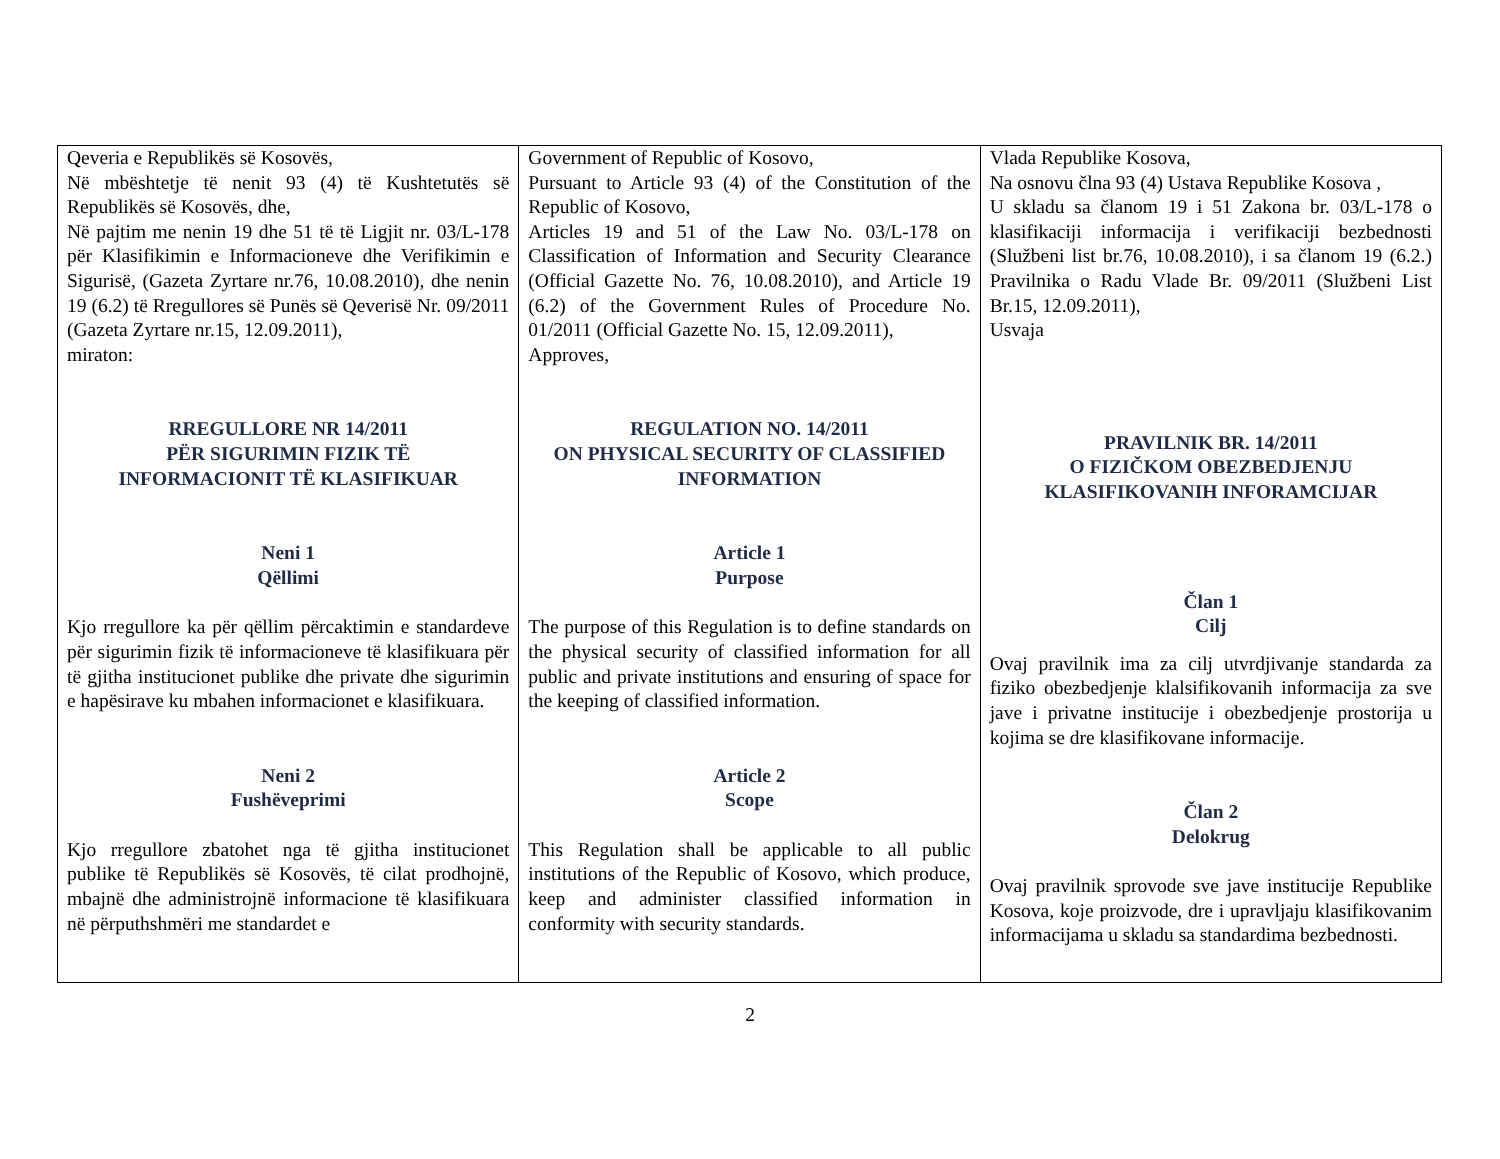| Qeveria e Republikës së Kosovës, Në mbështetje të nenit 93 (4) të Kushtetutës së Republikës së Kosovës, dhe, Në pajtim me nenin 19 dhe 51 të të Ligjit nr. 03/L-178 për Klasifikimin e Informacioneve dhe Verifikimin e Sigurisë, (Gazeta Zyrtare nr.76, 10.08.2010), dhe nenin 19 (6.2) të Rregullores së Punës së Qeverisë Nr. 09/2011 (Gazeta Zyrtare nr.15, 12.09.2011), miraton: RREGULLORE NR 14/2011 PËR SIGURIMIN FIZIK TË INFORMACIONIT TË KLASIFIKUAR Neni 1 Qëllimi Kjo rregullore ka për qëllim përcaktimin e standardeve për sigurimin fizik të informacioneve të klasifikuara për të gjitha institucionet publike dhe private dhe sigurimin e hapësirave ku mbahen informacionet e klasifikuara. Neni 2 Fushëveprimi Kjo rregullore zbatohet nga të gjitha institucionet publike të Republikës së Kosovës, të cilat prodhojnë, mbajnë dhe administrojnë informacione të klasifikuara në përputhshmëri me standardet e | Government of Republic of Kosovo, Pursuant to Article 93 (4) of the Constitution of the Republic of Kosovo, Articles 19 and 51 of the Law No. 03/L-178 on Classification of Information and Security Clearance (Official Gazette No. 76, 10.08.2010), and Article 19 (6.2) of the Government Rules of Procedure No. 01/2011 (Official Gazette No. 15, 12.09.2011), Approves, REGULATION NO. 14/2011 ON PHYSICAL SECURITY OF CLASSIFIED INFORMATION Article 1 Purpose The purpose of this Regulation is to define standards on the physical security of classified information for all public and private institutions and ensuring of space for the keeping of classified information. Article 2 Scope This Regulation shall be applicable to all public institutions of the Republic of Kosovo, which produce, keep and administer classified information in conformity with security standards. | Vlada Republike Kosova, Na osnovu člna 93 (4) Ustava Republike Kosova , U skladu sa članom 19 i 51 Zakona br. 03/L-178 o klasifikaciji informacija i verifikaciji bezbednosti (Službeni list br.76, 10.08.2010), i sa članom 19 (6.2.) Pravilnika o Radu Vlade Br. 09/2011 (Službeni List Br.15, 12.09.2011), Usvaja PRAVILNIK BR. 14/2011 O FIZIČKOM OBEZBEDJENJU KLASIFIKOVANIH INFORAMCIJAR Član 1 Cilj Ovaj pravilnik ima za cilj utvrdjivanje standarda za fiziko obezbedjenje klalsifikovanih informacija za sve jave i privatne institucije i obezbedjenje prostorija u kojima se dre klasifikovane informacije. Član 2 Delokrug Ovaj pravilnik sprovode sve jave institucije Republike Kosova, koje proizvode, dre i upravljaju klasifikovanim informacijama u skladu sa standardima bezbednosti. |
2